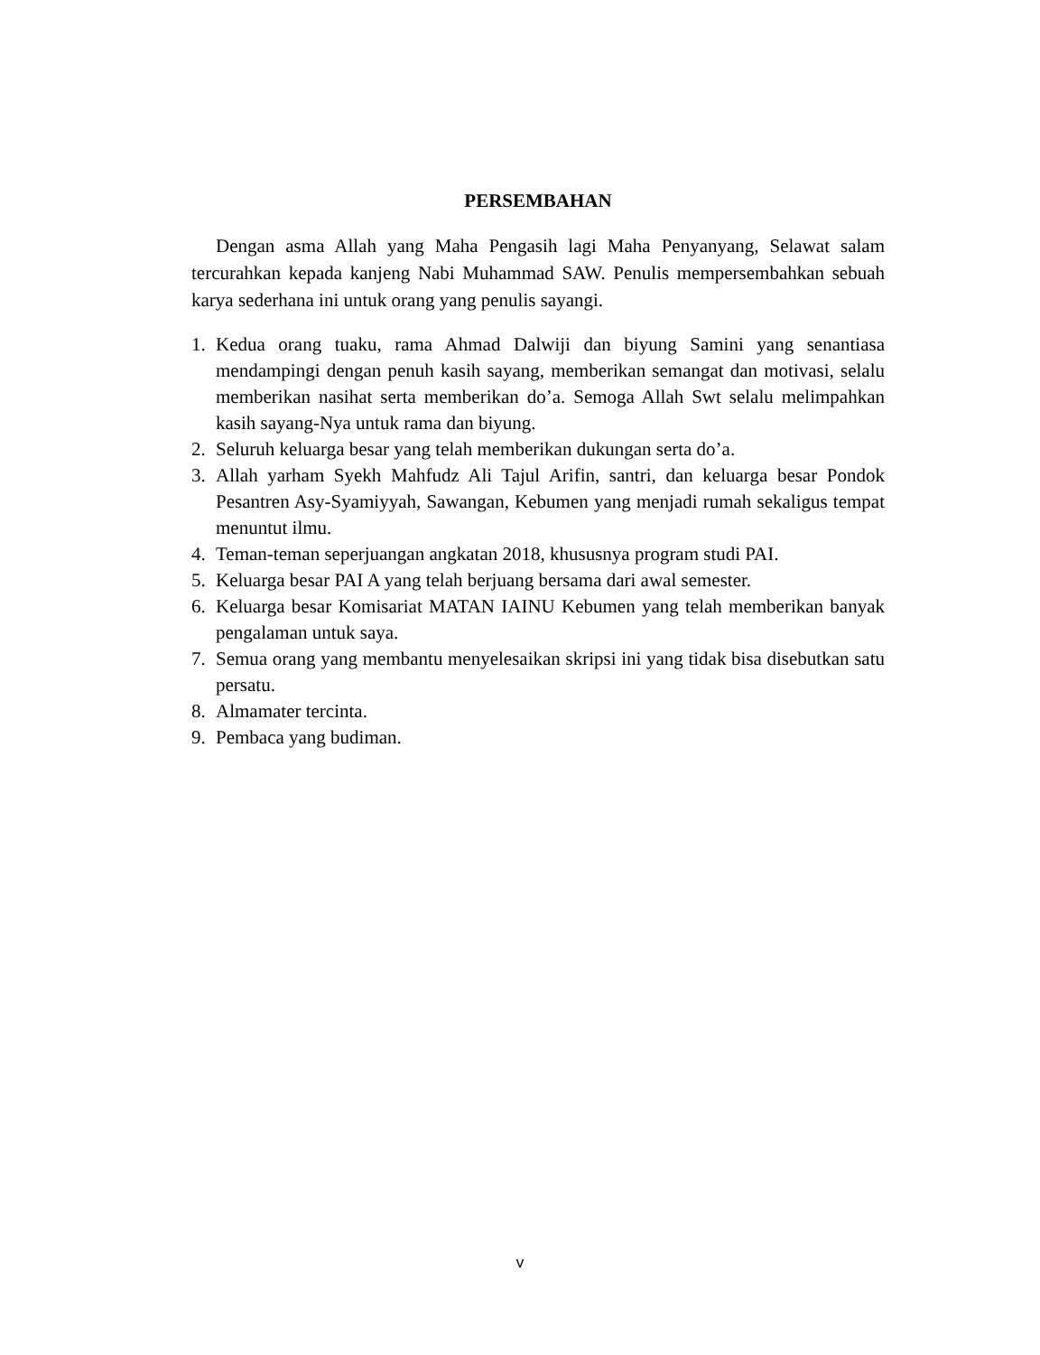PERSEMBAHAN
Dengan asma Allah yang Maha Pengasih lagi Maha Penyanyang, Selawat salam tercurahkan kepada kanjeng Nabi Muhammad SAW. Penulis mempersembahkan sebuah karya sederhana ini untuk orang yang penulis sayangi.
1. Kedua orang tuaku, rama Ahmad Dalwiji dan biyung Samini yang senantiasa mendampingi dengan penuh kasih sayang, memberikan semangat dan motivasi, selalu memberikan nasihat serta memberikan do’a. Semoga Allah Swt selalu melimpahkan kasih sayang-Nya untuk rama dan biyung.
2. Seluruh keluarga besar yang telah memberikan dukungan serta do’a.
3. Allah yarham Syekh Mahfudz Ali Tajul Arifin, santri, dan keluarga besar Pondok Pesantren Asy-Syamiyyah, Sawangan, Kebumen yang menjadi rumah sekaligus tempat menuntut ilmu.
4. Teman-teman seperjuangan angkatan 2018, khususnya program studi PAI.
5. Keluarga besar PAI A yang telah berjuang bersama dari awal semester.
6. Keluarga besar Komisariat MATAN IAINU Kebumen yang telah memberikan banyak pengalaman untuk saya.
7. Semua orang yang membantu menyelesaikan skripsi ini yang tidak bisa disebutkan satu persatu.
8. Almamater tercinta.
9. Pembaca yang budiman.
v